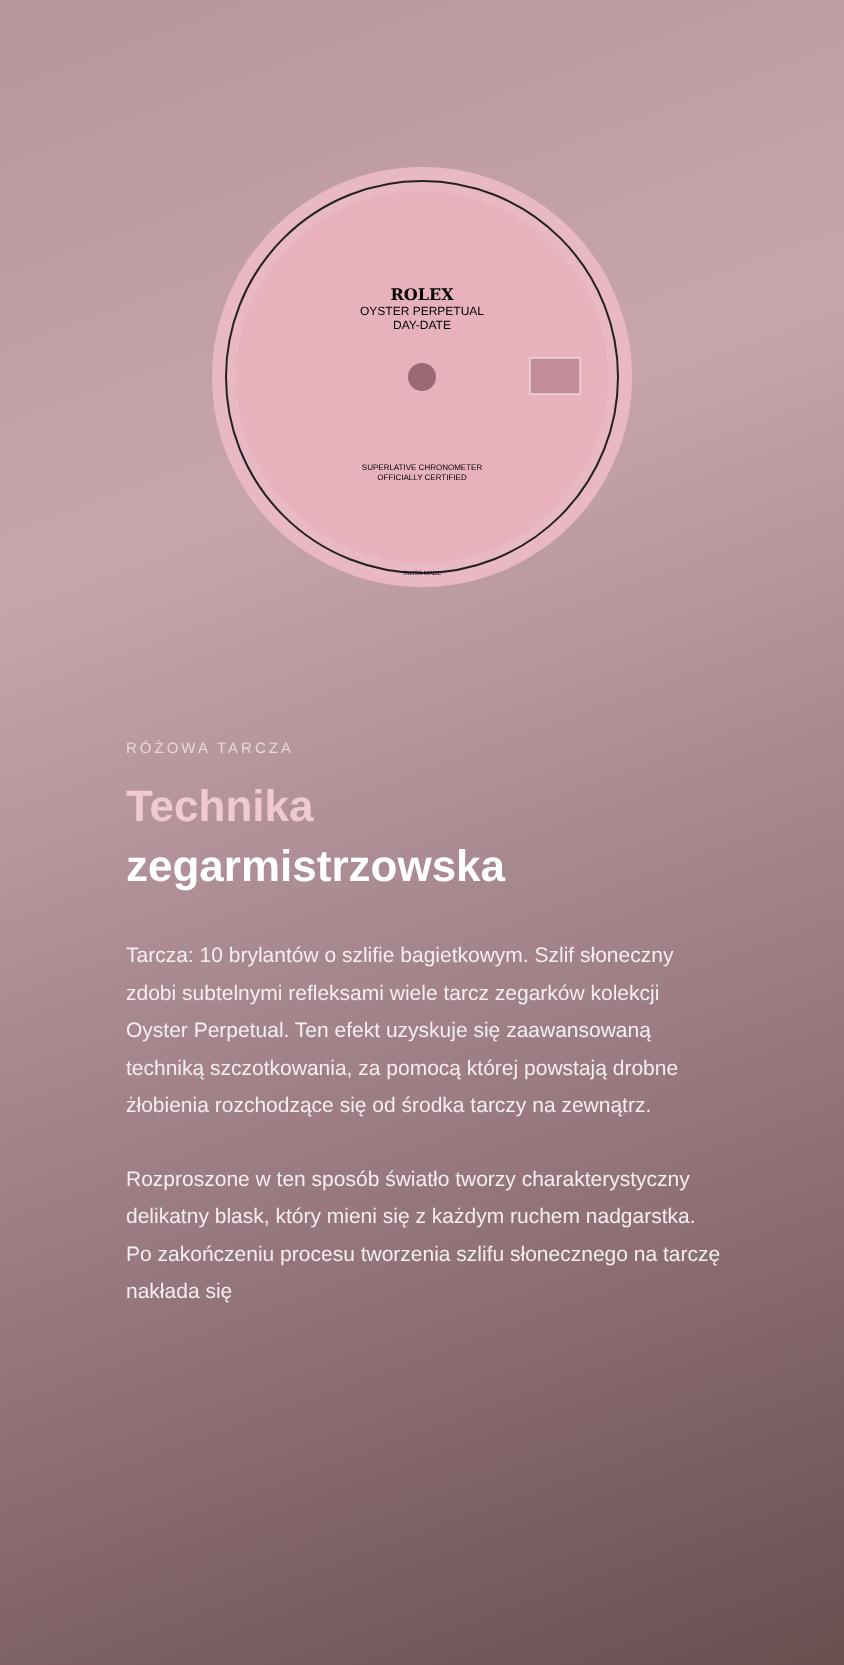ROLEX
OYSTER PERPETUAL
DAY-DATE
SUPERLATIVE CHRONOMETER
OFFICIALLY CERTIFIED
SWISS MADE
RÓŻOWA TARCZA
Technika
zegarmistrzowska
Tarcza: 10 brylantów o szlifie bagietkowym. Szlif słoneczny zdobi subtelnymi refleksami wiele tarcz zegarków kolekcji Oyster Perpetual. Ten efekt uzyskuje się zaawansowaną techniką szczotkowania, za pomocą której powstają drobne żłobienia rozchodzące się od środka tarczy na zewnątrz.
Rozproszone w ten sposób światło tworzy charakterystyczny delikatny blask, który mieni się z każdym ruchem nadgarstka. Po zakończeniu procesu tworzenia szlifu słonecznego na tarczę nakłada się